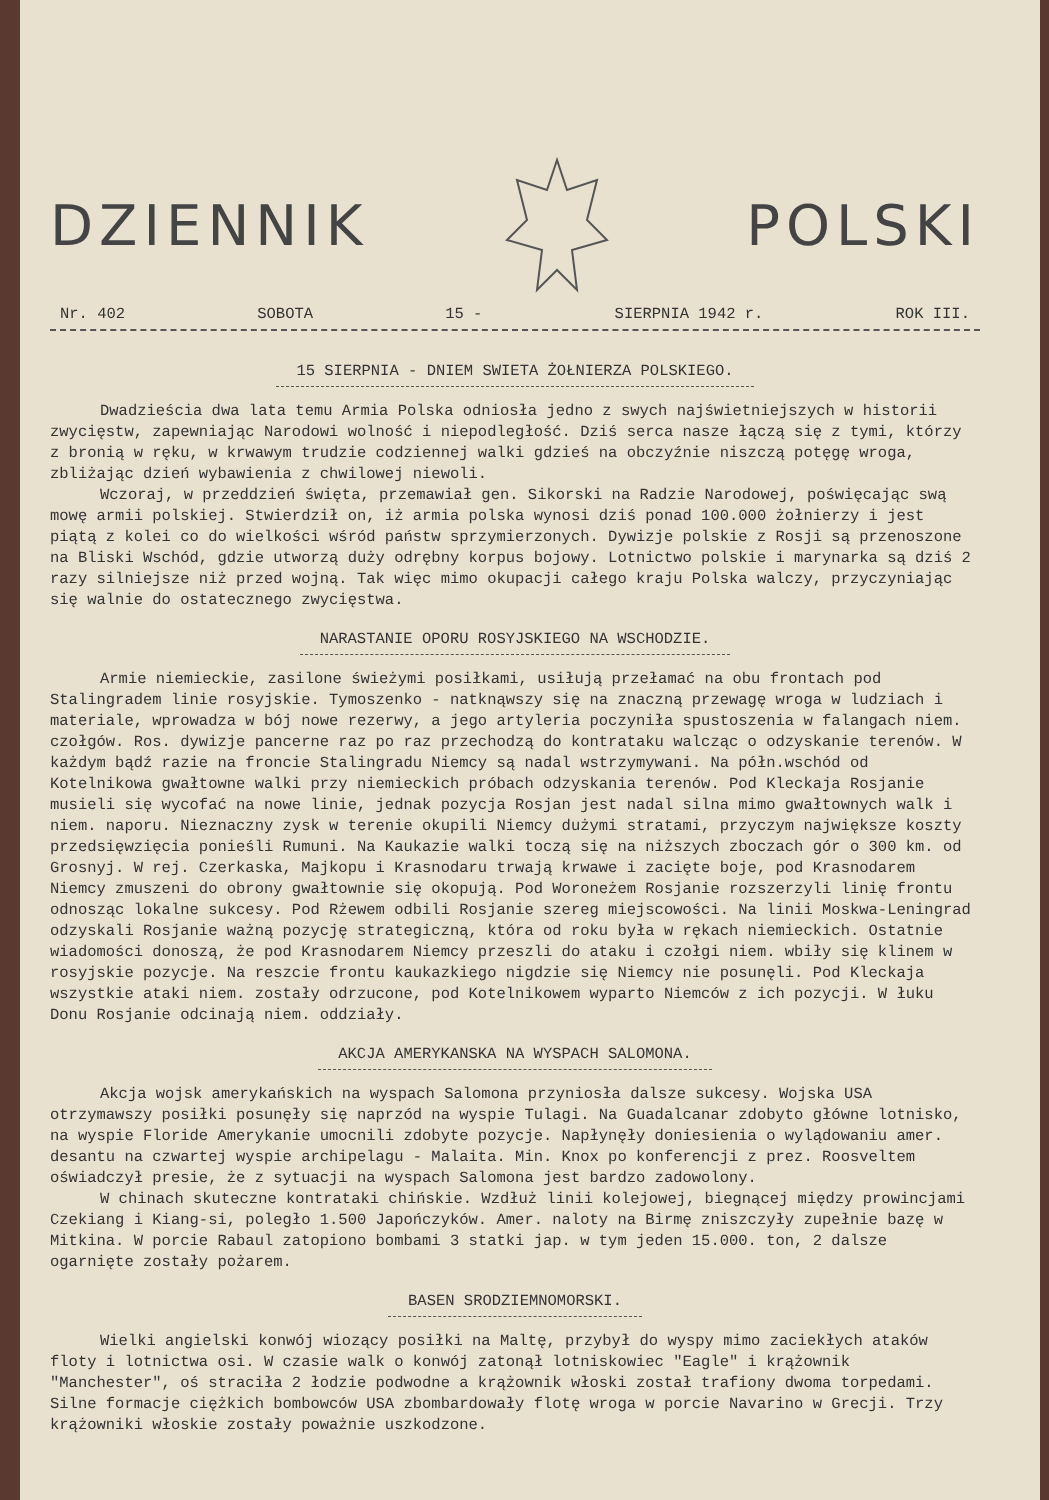DZIENNIK POLSKI
Nr. 402 SOBOTA 15 - SIERPNIA 1942 r. ROK III.
15 SIERPNIA - DNIEM SWIETA ŻOŁNIERZA POLSKIEGO.
Dwadzieścia dwa lata temu Armia Polska odniosła jedno z swych najświetniejszych w historii zwycięstw, zapewniając Narodowi wolność i niepodległość. Dziś serca nasze łączą się z tymi, którzy z bronią w ręku, w krwawym trudzie codziennej walki gdzieś na obczyźnie niszczą potęgę wroga, zbliżając dzień wybawienia z chwilowej niewoli.
Wczoraj, w przeddzień święta, przemawiał gen. Sikorski na Radzie Narodowej, poświęcając swą mowę armii polskiej. Stwierdził on, iż armia polska wynosi dziś ponad 100.000 żołnierzy i jest piątą z kolei co do wielkości wśród państw sprzymierzonych. Dywizje polskie z Rosji są przenoszone na Bliski Wschód, gdzie utworzą duży odrębny korpus bojowy. Lotnictwo polskie i marynarka są dziś 2 razy silniejsze niż przed wojną. Tak więc mimo okupacji całego kraju Polska walczy, przyczyniając się walnie do ostatecznego zwycięstwa.
NARASTANIE OPORU ROSYJSKIEGO NA WSCHODZIE.
Armie niemieckie, zasilone świeżymi posiłkami, usiłują przełamać na obu frontach pod Stalingradem linie rosyjskie. Tymoszenko - natknąwszy się na znaczną przewagę wroga w ludziach i materiale, wprowadza w bój nowe rezerwy, a jego artyleria poczyniła spustoszenia w falangach niem. czołgów. Ros. dywizje pancerne raz po raz przechodzą do kontrataku walcząc o odzyskanie terenów. W każdym bądź razie na froncie Stalingradu Niemcy są nadal wstrzymywani. Na półn.wschód od Kotelnikowa gwałtowne walki przy niemieckich próbach odzyskania terenów. Pod Kleckaja Rosjanie musieli się wycofać na nowe linie, jednak pozycja Rosjan jest nadal silna mimo gwałtownych walk i niem. naporu. Nieznaczny zysk w terenie okupili Niemcy dużymi stratami, przyczym największe koszty przedsięwzięcia ponieśli Rumuni. Na Kaukazie walki toczą się na niższych zboczach gór o 300 km. od Grosnyj. W rej. Czerkaska, Majkopu i Krasnodaru trwają krwawe i zacięte boje, pod Krasnodarem Niemcy zmuszeni do obrony gwałtownie się okopują. Pod Woroneżem Rosjanie rozszerzyli linię frontu odnosząc lokalne sukcesy. Pod Rżewem odbili Rosjanie szereg miejscowości. Na linii Moskwa-Leningrad odzyskali Rosjanie ważną pozycję strategiczną, która od roku była w rękach niemieckich. Ostatnie wiadomości donoszą, że pod Krasnodarem Niemcy przeszli do ataku i czołgi niem. wbiły się klinem w rosyjskie pozycje. Na reszcie frontu kaukazkiego nigdzie się Niemcy nie posunęli. Pod Kleckaja wszystkie ataki niem. zostały odrzucone, pod Kotelnikowem wyparto Niemców z ich pozycji. W łuku Donu Rosjanie odcinają niem. oddziały.
AKCJA AMERYKANSKA NA WYSPACH SALOMONA.
Akcja wojsk amerykańskich na wyspach Salomona przyniosła dalsze sukcesy. Wojska USA otrzymawszy posiłki posunęły się naprzód na wyspie Tulagi. Na Guadalcanar zdobyto główne lotnisko, na wyspie Floride Amerykanie umocnili zdobyte pozycje. Napłynęły doniesienia o wylądowaniu amer. desantu na czwartej wyspie archipelagu - Malaita. Min. Knox po konferencji z prez. Roosveltem oświadczył presie, że z sytuacji na wyspach Salomona jest bardzo zadowolony.
W chinach skuteczne kontrataki chińskie. Wzdłuż linii kolejowej, biegnącej między prowincjami Czekiang i Kiang-si, poległo 1.500 Japończyków. Amer. naloty na Birmę zniszczyły zupełnie bazę w Mitkina. W porcie Rabaul zatopiono bombami 3 statki jap. w tym jeden 15.000. ton, 2 dalsze ogarnięte zostały pożarem.
BASEN SRODZIEMNOMORSKI.
Wielki angielski konwój wiozący posiłki na Maltę, przybył do wyspy mimo zaciekłych ataków floty i lotnictwa osi. W czasie walk o konwój zatonął lotniskowiec "Eagle" i krążownik "Manchester", oś straciła 2 łodzie podwodne a krążownik włoski został trafiony dwoma torpedami. Silne formacje ciężkich bombowców USA zbombardowały flotę wroga w porcie Navarino w Grecji. Trzy krążowniki włoskie zostały poważnie uszkodzone.